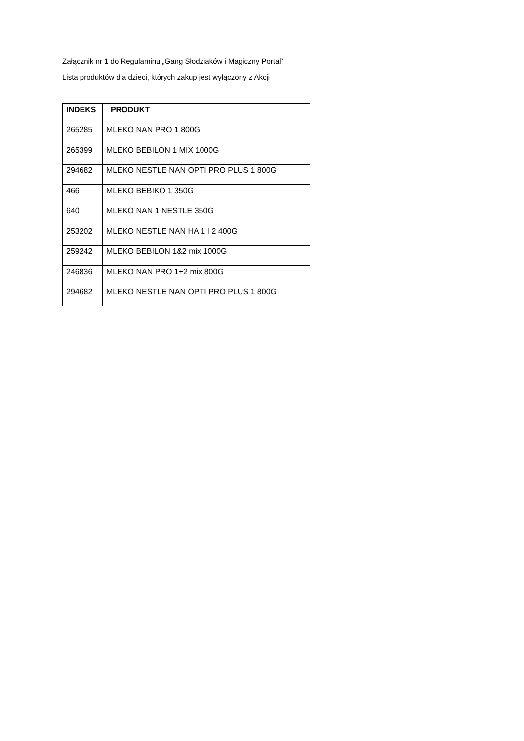Załącznik nr 1 do Regulaminu „Gang Słodziaków i Magiczny Portal”
Lista produktów dla dzieci, których zakup jest wyłączony z Akcji
| INDEKS | PRODUKT |
| --- | --- |
| 265285 | MLEKO NAN PRO 1 800G |
| 265399 | MLEKO BEBILON 1 MIX 1000G |
| 294682 | MLEKO NESTLE NAN OPTI PRO PLUS 1 800G |
| 466 | MLEKO BEBIKO 1 350G |
| 640 | MLEKO NAN 1 NESTLE 350G |
| 253202 | MLEKO NESTLE NAN HA 1 I 2 400G |
| 259242 | MLEKO BEBILON 1&2 mix 1000G |
| 246836 | MLEKO NAN PRO 1+2 mix 800G |
| 294682 | MLEKO NESTLE NAN OPTI PRO PLUS 1 800G |